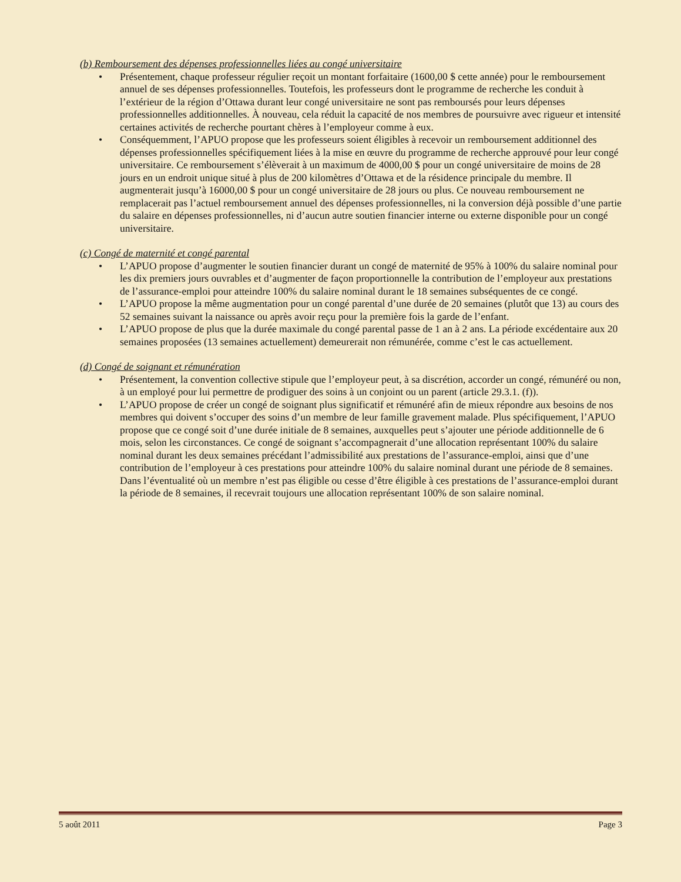(b) Remboursement des dépenses professionnelles liées au congé universitaire
• Présentement, chaque professeur régulier reçoit un montant forfaitaire (1600,00 $ cette année) pour le remboursement annuel de ses dépenses professionnelles. Toutefois, les professeurs dont le programme de recherche les conduit à l’extérieur de la région d’Ottawa durant leur congé universitaire ne sont pas remboursés pour leurs dépenses professionnelles additionnelles. À nouveau, cela réduit la capacité de nos membres de poursuivre avec rigueur et intensité certaines activités de recherche pourtant chères à l’employeur comme à eux.
• Conséquemment, l’APUO propose que les professeurs soient éligibles à recevoir un remboursement additionnel des dépenses professionnelles spécifiquement liées à la mise en œuvre du programme de recherche approuvé pour leur congé universitaire. Ce remboursement s’élèverait à un maximum de 4000,00 $ pour un congé universitaire de moins de 28 jours en un endroit unique situé à plus de 200 kilomètres d’Ottawa et de la résidence principale du membre. Il augmenterait jusqu’à 16000,00 $ pour un congé universitaire de 28 jours ou plus. Ce nouveau remboursement ne remplacerait pas l’actuel remboursement annuel des dépenses professionnelles, ni la conversion déjà possible d’une partie du salaire en dépenses professionnelles, ni d’aucun autre soutien financier interne ou externe disponible pour un congé universitaire.
(c) Congé de maternité et congé parental
• L’APUO propose d’augmenter le soutien financier durant un congé de maternité de 95% à 100% du salaire nominal pour les dix premiers jours ouvrables et d’augmenter de façon proportionnelle la contribution de l’employeur aux prestations de l’assurance-emploi pour atteindre 100% du salaire nominal durant le 18 semaines subséquentes de ce congé.
• L’APUO propose la même augmentation pour un congé parental d’une durée de 20 semaines (plutôt que 13) au cours des 52 semaines suivant la naissance ou après avoir reçu pour la première fois la garde de l’enfant.
• L’APUO propose de plus que la durée maximale du congé parental passe de 1 an à 2 ans. La période excédentaire aux 20 semaines proposées (13 semaines actuellement) demeurerait non rémunérée, comme c’est le cas actuellement.
(d) Congé de soignant et rémunération
• Présentement, la convention collective stipule que l’employeur peut, à sa discrétion, accorder un congé, rémunéré ou non, à un employé pour lui permettre de prodiguer des soins à un conjoint ou un parent (article 29.3.1. (f)).
• L’APUO propose de créer un congé de soignant plus significatif et rémunéré afin de mieux répondre aux besoins de nos membres qui doivent s’occuper des soins d’un membre de leur famille gravement malade. Plus spécifiquement, l’APUO propose que ce congé soit d’une durée initiale de 8 semaines, auxquelles peut s’ajouter une période additionnelle de 6 mois, selon les circonstances. Ce congé de soignant s’accompagnerait d’une allocation représentant 100% du salaire nominal durant les deux semaines précédant l’admissibilité aux prestations de l’assurance-emploi, ainsi que d’une contribution de l’employeur à ces prestations pour atteindre 100% du salaire nominal durant une période de 8 semaines. Dans l’éventualité où un membre n’est pas éligible ou cesse d’être éligible à ces prestations de l’assurance-emploi durant la période de 8 semaines, il recevrait toujours une allocation représentant 100% de son salaire nominal.
5 août 2011 Page 3